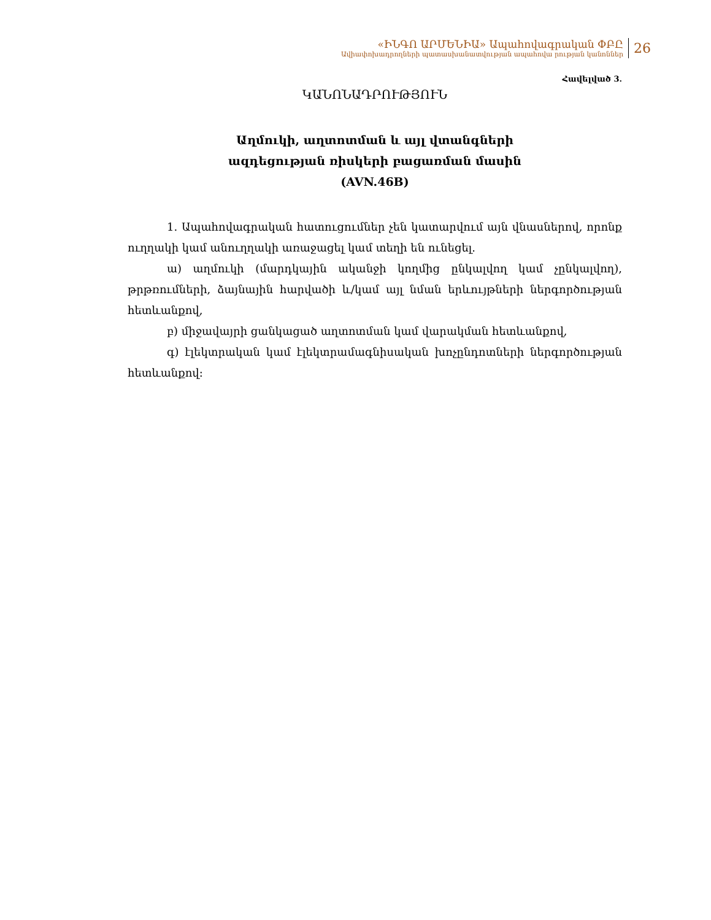«ԻՆԳՈ ԱՐՄԵՆԻԱ» Ապահովագրական ՓԲԸ
Ավիափոխադրողների պատասխանատվության ապահովա րության կանոններ
26
Հավելված 3.
ԿԱՆՈՆԱԴՐՈՒԹՅՈՒՆ
Աղմուկի, աղտոտման և այլ վտանգների
ազդեցության ռիսկերի բացառման մասին
(AVN.46B)
1. Ապահովագրական հատուցումներ չեն կատարվում այն վնասներով, որոնք ուղղակի կամ անուղղակի առաջացել կամ տեղի են ունեցել.
ա) աղմուկի (մարդկային ականջի կողմից ընկալվող կամ չընկալվող), թրթռումների, ձայնային հարվածի և/կամ այլ նման երևույթների ներգործության հետևանքով,
բ) միջավայրի ցանկացած աղտոտման կամ վարակման հետևանքով,
գ) էլեկտրական կամ էլեկտրամագնիսական խոչընդոտների ներգործության հետևանքով: